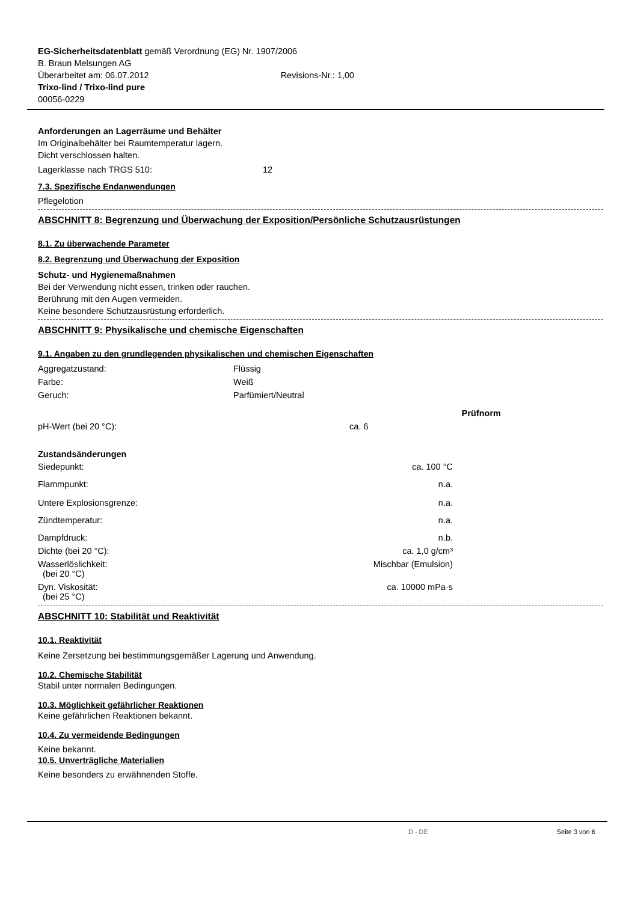EG-Sicherheitsdatenblatt gemäß Verordnung (EG) Nr. 1907/2006
B. Braun Melsungen AG
Überarbeitet am: 06.07.2012 Revisions-Nr.: 1,00
Trixo-lind / Trixo-lind pure
00056-0229
Anforderungen an Lagerräume und Behälter
Im Originalbehälter bei Raumtemperatur lagern.
Dicht verschlossen halten.
Lagerklasse nach TRGS 510: 12
7.3. Spezifische Endanwendungen
Pflegelotion
ABSCHNITT 8: Begrenzung und Überwachung der Exposition/Persönliche Schutzausrüstungen
8.1. Zu überwachende Parameter
8.2. Begrenzung und Überwachung der Exposition
Schutz- und Hygienemaßnahmen
Bei der Verwendung nicht essen, trinken oder rauchen.
Berührung mit den Augen vermeiden.
Keine besondere Schutzausrüstung erforderlich.
ABSCHNITT 9: Physikalische und chemische Eigenschaften
9.1. Angaben zu den grundlegenden physikalischen und chemischen Eigenschaften
| Aggregatzustand: | Flüssig |
| Farbe: | Weiß |
| Geruch: | Parfümiert/Neutral |
| | | Prüfnorm |
| pH-Wert (bei 20 °C): | ca. 6 | |
Zustandsänderungen
| Siedepunkt: | ca. 100 °C |
| Flammpunkt: | n.a. |
| Untere Explosionsgrenze: | n.a. |
| Zündtemperatur: | n.a. |
| Dampfdruck: | n.b. |
| Dichte (bei 20 °C): | ca. 1,0 g/cm³ |
| Wasserlöslichkeit: (bei 20 °C) | Mischbar (Emulsion) |
| Dyn. Viskosität: (bei 25 °C) | ca. 10000 mPa·s |
ABSCHNITT 10: Stabilität und Reaktivität
10.1. Reaktivität
Keine Zersetzung bei bestimmungsgemäßer Lagerung und Anwendung.
10.2. Chemische Stabilität
Stabil unter normalen Bedingungen.
10.3. Möglichkeit gefährlicher Reaktionen
Keine gefährlichen Reaktionen bekannt.
10.4. Zu vermeidende Bedingungen
Keine bekannt.
10.5. Unverträgliche Materialien
Keine besonders zu erwähnenden Stoffe.
D - DE Seite 3 von 6